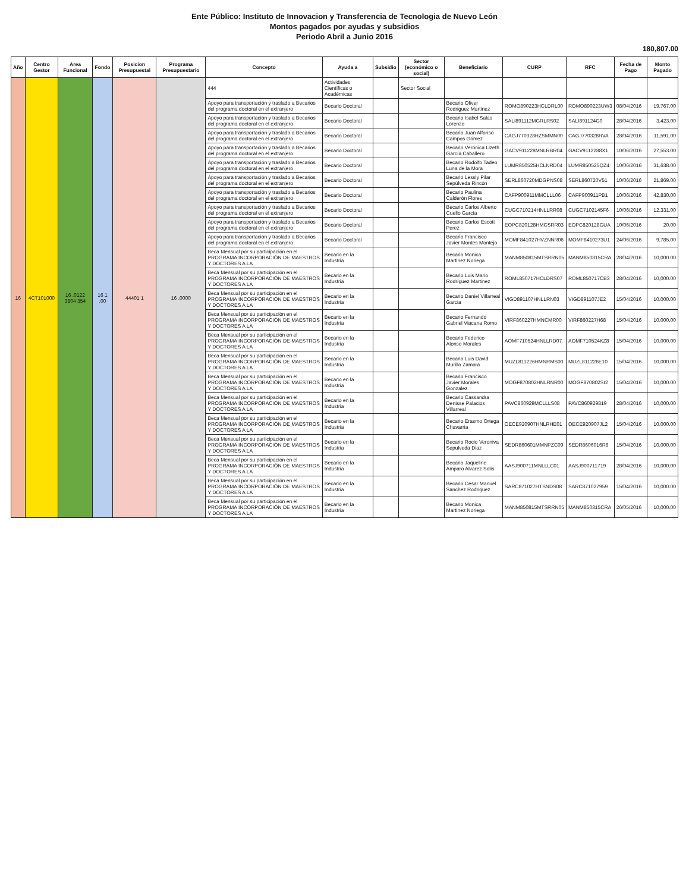Ente Público: Instituto de Innovacion y Transferencia de Tecnologia de Nuevo León
Montos pagados por ayudas y subsidios
Periodo Abril a Junio 2016
180,807.00
| Año | Centro Gestor | Area Funcional | Fondo | Posicion Presupuestal | Programa Presupuestario | Concepto | Ayuda a | Subsidio | Sector (económico o social) | Beneficiario | CURP | RFC | Fecha de Pago | Monto Pagado |
| --- | --- | --- | --- | --- | --- | --- | --- | --- | --- | --- | --- | --- | --- | --- |
| 16 | 4CT101000 | 16 .0122 3804 354 | 16 1 .00 | 44401 1 | 16 .0000 | 444 | Actividades Científicas o Académicas | | Sector Social | | | | | |
| | | | | | | Apoyo para transportación y traslado a Becarios del programa doctoral en el extranjero | Becario Doctoral | | | Becario Oliver Rodriguez Martinez | ROMO890223HCLDRL00 | ROMO890223UW3 | 08/04/2016 | 19,767.00 |
| | | | | | | Apoyo para transportación y traslado a Becarios del programa doctoral en el extranjero | Becario Doctoral | | | Becario Isabel Salas Lorenzo | SALI891112MGRLRS02 | SALI891124G0 | 28/04/2016 | 3,423.00 |
| | | | | | | Apoyo para transportación y traslado a Becarios del programa doctoral en el extranjero | Becario Doctoral | | | Becario Juan Alfonso Campos Gómez | CAGJ770328HZSMMN00 | CAGJ770328RVA | 28/04/2016 | 11,591.00 |
| | | | | | | Apoyo para transportación y traslado a Becarios del programa doctoral en el extranjero | Becario Doctoral | | | Becario Verónica Lizeth García Caballero | GACV911228MNLRBR04 | GACV9112288X1 | 10/06/2016 | 27,553.00 |
| | | | | | | Apoyo para transportación y traslado a Becarios del programa doctoral en el extranjero | Becario Doctoral | | | Becario Rodolfo Tadeo Luna de la Mora | LUMR850525HCLNRD04 | LUMR850525QZ4 | 10/06/2016 | 31,638.00 |
| | | | | | | Apoyo para transportación y traslado a Becarios del programa doctoral en el extranjero | Becario Doctoral | | | Becario Lessly Pilar Sepúlveda Rincón | SERL860720MDGPNS08 | SERL860720V51 | 10/06/2016 | 21,869.00 |
| | | | | | | Apoyo para transportación y traslado a Becarios del programa doctoral en el extranjero | Becario Doctoral | | | Becario Paulina Calderón Flores | CAFP900911MMCLLL06 | CAFP900911PB1 | 10/06/2016 | 42,830.00 |
| | | | | | | Apoyo para transportación y traslado a Becarios del programa doctoral en el extranjero | Becario Doctoral | | | Becario Carlos Alberto Cuello García | CUGC710214HNLLRR08 | CUGC7102145F6 | 10/06/2016 | 12,331.00 |
| | | | | | | Apoyo para transportación y traslado a Becarios del programa doctoral en el extranjero | Becario Doctoral | | | Becario Carlos Escott Perez | EOPC820128HMCSRR03 | EOPC820128GUA | 10/06/2016 | 20.00 |
| | | | | | | Apoyo para transportación y traslado a Becarios del programa doctoral en el extranjero | Becario Doctoral | | | Becario Francisco Javier Montes Montejo | MOMF841027HVZNNR06 | MOMF8410273U1 | 24/06/2016 | 9,785.00 |
| | | | | | | Beca Mensual por su participación en el PROGRAMA INCORPORACIÓN DE MAESTROS Y DOCTORES A LA | Becario en la Industria | | | Becario Monica Martinez Noriega | MANM850815MTSRRN05 | MANM850815CRA | 28/04/2016 | 10,000.00 |
| | | | | | | Beca Mensual por su participación en el PROGRAMA INCORPORACIÓN DE MAESTROS Y DOCTORES A LA | Becario en la Industria | | | Becario Luis Mario Rodríguez Martinez | ROML850717HCLDRS07 | ROML850717CB3 | 28/04/2016 | 10,000.00 |
| | | | | | | Beca Mensual por su participación en el PROGRAMA INCORPORACIÓN DE MAESTROS Y DOCTORES A LA | Becario en la Industria | | | Becario Daniel Villarreal Garcia | VIGD891107HNLLRN03 | VIGD891107JE2 | 15/04/2016 | 10,000.00 |
| | | | | | | Beca Mensual por su participación en el PROGRAMA INCORPORACIÓN DE MAESTROS Y DOCTORES A LA | Becario en la Industria | | | Becario Fernando Gabriel Viacana Romo | VIRF860227HMNCMR00 | VIRF860227H68 | 15/04/2016 | 10,000.00 |
| | | | | | | Beca Mensual por su participación en el PROGRAMA INCORPORACIÓN DE MAESTROS Y DOCTORES A LA | Becario en la Industria | | | Becario Federico Alonso Morales | AOMF710524HNLLRD07 | AOMF710524KZ8 | 15/04/2016 | 10,000.00 |
| | | | | | | Beca Mensual por su participación en el PROGRAMA INCORPORACIÓN DE MAESTROS Y DOCTORES A LA | Becario en la Industria | | | Becario Luis David Murillo Zamora | MUZL811226HMNRMS00 | MUZL811226E10 | 15/04/2016 | 10,000.00 |
| | | | | | | Beca Mensual por su participación en el PROGRAMA INCORPORACIÓN DE MAESTROS Y DOCTORES A LA | Becario en la Industria | | | Becario Francisco Javier Morales Gonzalez | MOGF870802HNLRNR00 | MOGF870802SI2 | 15/04/2016 | 10,000.00 |
| | | | | | | Beca Mensual por su participación en el PROGRAMA INCORPORACIÓN DE MAESTROS Y DOCTORES A LA | Becario en la Industria | | | Becario Cassandra Denisse Palacios Villarreal | PAVC860929MCLLLS08 | PAVC860929819 | 28/04/2016 | 10,000.00 |
| | | | | | | Beca Mensual por su participación en el PROGRAMA INCORPORACIÓN DE MAESTROS Y DOCTORES A LA | Becario en la Industria | | | Becario Erasmo Ortega Chavarria | OECE920907HNLRHE01 | OECE920907JL2 | 15/04/2016 | 10,000.00 |
| | | | | | | Beca Mensual por su participación en el PROGRAMA INCORPORACIÓN DE MAESTROS Y DOCTORES A LA | Becario en la Industria | | | Becario Rocio Veroniva Sepulveda Diaz | SEDR860601MMNPZC09 | SEDR8606016R8 | 15/04/2016 | 10,000.00 |
| | | | | | | Beca Mensual por su participación en el PROGRAMA INCORPORACIÓN DE MAESTROS Y DOCTORES A LA | Becario en la Industria | | | Becario Jaqueline Amparo Alvarez Solis | AASJ900711MNLLLC01 | AASJ900711719 | 28/04/2016 | 10,000.00 |
| | | | | | | Beca Mensual por su participación en el PROGRAMA INCORPORACIÓN DE MAESTROS Y DOCTORES A LA | Becario en la Industria | | | Becario Cesar Manuel Sanchez Rodriguez | SARC871027HTSNDS08 | SARC871027959 | 15/04/2016 | 10,000.00 |
| | | | | | | Beca Mensual por su participación en el PROGRAMA INCORPORACIÓN DE MAESTROS Y DOCTORES A LA | Becario en la Industria | | | Becario Monica Martinez Noriega | MANM850815MTSRRN05 | MANM850815CRA | 26/05/2016 | 10,000.00 |